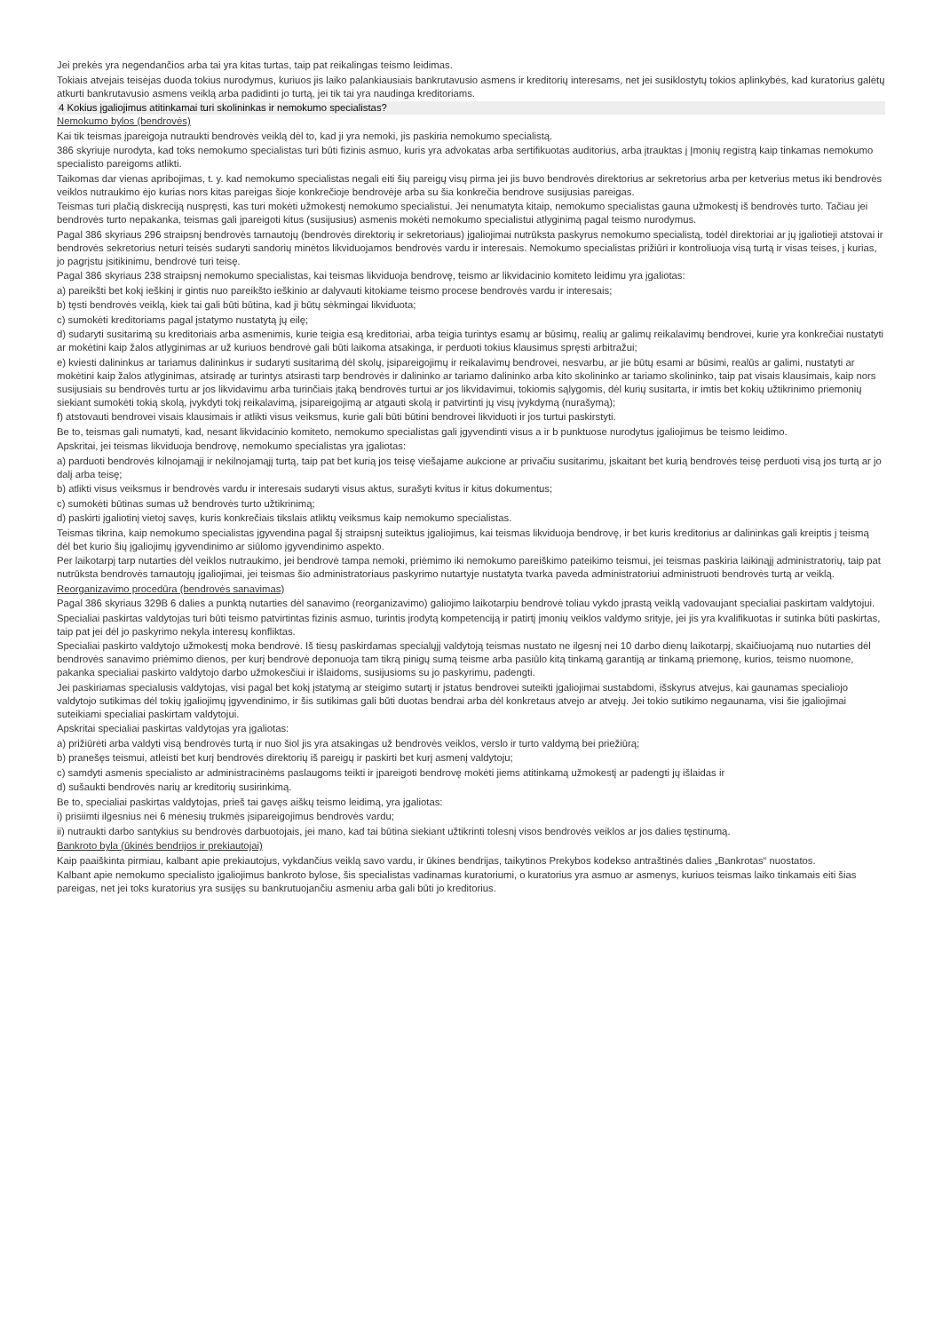Jei prekės yra negendančios arba tai yra kitas turtas, taip pat reikalingas teismo leidimas.
Tokiais atvejais teisėjas duoda tokius nurodymus, kuriuos jis laiko palankiausiais bankrutavusio asmens ir kreditorių interesams, net jei susiklostytų tokios aplinkybės, kad kuratorius galėtų atkurti bankrutavusio asmens veiklą arba padidinti jo turtą, jei tik tai yra naudinga kreditoriams.
4 Kokius įgaliojimus atitinkamai turi skolininkas ir nemokumo specialistas?
Nemokumo bylos (bendrovės)
Kai tik teismas įpareigoja nutraukti bendrovės veiklą dėl to, kad ji yra nemoki, jis paskiria nemokumo specialistą.
386 skyriuje nurodyta, kad toks nemokumo specialistas turi būti fizinis asmuo, kuris yra advokatas arba sertifikuotas auditorius, arba įtrauktas į Įmonių registrą kaip tinkamas nemokumo specialisto pareigoms atlikti.
Taikomas dar vienas apribojimas, t. y. kad nemokumo specialistas negali eiti šių pareigų visų pirma jei jis buvo bendrovės direktorius ar sekretorius arba per ketverius metus iki bendrovės veiklos nutraukimo ėjo kurias nors kitas pareigas šioje konkrečioje bendrovėje arba su šia konkrečia bendrove susijusias pareigas.
Teismas turi plačią diskreciją nuspręsti, kas turi mokėti užmokestį nemokumo specialistui. Jei nenumatyta kitaip, nemokumo specialistas gauna užmokestį iš bendrovės turto. Tačiau jei bendrovės turto nepakanka, teismas gali įpareigoti kitus (susijusius) asmenis mokėti nemokumo specialistui atlyginimą pagal teismo nurodymus.
Pagal 386 skyriaus 296 straipsnį bendrovės tarnautojų (bendrovės direktorių ir sekretoriaus) įgaliojimai nutrūksta paskyrus nemokumo specialistą, todėl direktoriai ar jų įgaliotieji atstovai ir bendrovės sekretorius neturi teisės sudaryti sandorių minėtos likviduojamos bendrovės vardu ir interesais. Nemokumo specialistas prižiūri ir kontroliuoja visą turtą ir visas teises, į kurias, jo pagrįstu įsitikinimu, bendrovė turi teisę.
Pagal 386 skyriaus 238 straipsnį nemokumo specialistas, kai teismas likviduoja bendrovę, teismo ar likvidacinio komiteto leidimu yra įgaliotas:
a) pareikšti bet kokį ieškinį ir gintis nuo pareikšto ieškinio ar dalyvauti kitokiame teismo procese bendrovės vardu ir interesais;
b) tęsti bendrovės veiklą, kiek tai gali būti būtina, kad ji būtų sėkmingai likviduota;
c) sumokėti kreditoriams pagal įstatymo nustatytą jų eilę;
d) sudaryti susitarimą su kreditoriais arba asmenimis, kurie teigia esą kreditoriai, arba teigia turintys esamų ar būsimų, realių ar galimų reikalavimų bendrovei, kurie yra konkrečiai nustatyti ar mokėtini kaip žalos atlyginimas ar už kuriuos bendrovė gali būti laikoma atsakinga, ir perduoti tokius klausimus spręsti arbitražui;
e) kviesti dalininkus ar tariamus dalininkus ir sudaryti susitarimą dėl skolų, įsipareigojimų ir reikalavimų bendrovei, nesvarbu, ar jie būtų esami ar būsimi, realūs ar galimi, nustatyti ar mokėtini kaip žalos atlyginimas, atsiradę ar turintys atsirasti tarp bendrovės ir dalininko ar tariamo dalininko arba kito skolininko ar tariamo skolininko, taip pat visais klausimais, kaip nors susijusiais su bendrovės turtu ar jos likvidavimu arba turinčiais įtaką bendrovės turtui ar jos likvidavimui, tokiomis sąlygomis, dėl kurių susitarta, ir imtis bet kokių užtikrinimo priemonių siekiant sumokėti tokią skolą, įvykdyti tokį reikalavimą, įsipareigojimą ar atgauti skolą ir patvirtinti jų visų įvykdymą (nurašymą);
f) atstovauti bendrovei visais klausimais ir atlikti visus veiksmus, kurie gali būti būtini bendrovei likviduoti ir jos turtui paskirstyti.
Be to, teismas gali numatyti, kad, nesant likvidacinio komiteto, nemokumo specialistas gali įgyvendinti visus a ir b punktuose nurodytus įgaliojimus be teismo leidimo.
Apskritai, jei teismas likviduoja bendrovę, nemokumo specialistas yra įgaliotas:
a) parduoti bendrovės kilnojamąjį ir nekilnojamąjį turtą, taip pat bet kurią jos teisę viešajame aukcione ar privačiu susitarimu, įskaitant bet kurią bendrovės teisę perduoti visą jos turtą ar jo dalį arba teisę;
b) atlikti visus veiksmus ir bendrovės vardu ir interesais sudaryti visus aktus, surašyti kvitus ir kitus dokumentus;
c) sumokėti būtinas sumas už bendrovės turto užtikrinimą;
d) paskirti įgaliotinį vietoj savęs, kuris konkrečiais tikslais atliktų veiksmus kaip nemokumo specialistas.
Teismas tikrina, kaip nemokumo specialistas įgyvendina pagal šį straipsnį suteiktus įgaliojimus, kai teismas likviduoja bendrovę, ir bet kuris kreditorius ar dalininkas gali kreiptis į teismą dėl bet kurio šių įgaliojimų įgyvendinimo ar siūlomo įgyvendinimo aspekto.
Per laikotarpį tarp nutarties dėl veiklos nutraukimo, jei bendrovė tampa nemoki, priėmimo iki nemokumo pareiškimo pateikimo teismui, jei teismas paskiria laikinąjį administratorių, taip pat nutrūksta bendrovės tarnautojų įgaliojimai, jei teismas šio administratoriaus paskyrimo nutartyje nustatyta tvarka paveda administratoriui administruoti bendrovės turtą ar veiklą.
Reorganizavimo procedūra (bendrovės sanavimas)
Pagal 386 skyriaus 329B 6 dalies a punktą nutarties dėl sanavimo (reorganizavimo) galiojimo laikotarpiu bendrovė toliau vykdo įprastą veiklą vadovaujant specialiai paskirtam valdytojui.
Specialiai paskirtas valdytojas turi būti teismo patvirtintas fizinis asmuo, turintis įrodytą kompetenciją ir patirtį įmonių veiklos valdymo srityje, jei jis yra kvalifikuotas ir sutinka būti paskirtas, taip pat jei dėl jo paskyrimo nekyla interesų konfliktas.
Specialiai paskirto valdytojo užmokestį moka bendrovė. Iš tiesų paskirdamas specialųjį valdytoją teismas nustato ne ilgesnį nei 10 darbo dienų laikotarpį, skaičiuojamą nuo nutarties dėl bendrovės sanavimo priėmimo dienos, per kurį bendrovė deponuoja tam tikrą pinigų sumą teisme arba pasiūlo kitą tinkamą garantiją ar tinkamą priemonę, kurios, teismo nuomone, pakanka specialiai paskirto valdytojo darbo užmokesčiui ir išlaidoms, susijusioms su jo paskyrimu, padengti.
Jei paskiriamas specialusis valdytojas, visi pagal bet kokį įstatymą ar steigimo sutartį ir įstatus bendrovei suteikti įgaliojimai sustabdomi, išskyrus atvejus, kai gaunamas specialiojo valdytojo sutikimas dėl tokių įgaliojimų įgyvendinimo, ir šis sutikimas gali būti duotas bendrai arba dėl konkretaus atvejo ar atvejų. Jei tokio sutikimo negaunama, visi šie įgaliojimai suteikiami specialiai paskirtam valdytojui.
Apskritai specialiai paskirtas valdytojas yra įgaliotas:
a) prižiūrėti arba valdyti visą bendrovės turtą ir nuo šiol jis yra atsakingas už bendrovės veiklos, verslo ir turto valdymą bei priežiūrą;
b) pranešęs teismui, atleisti bet kurį bendrovės direktorių iš pareigų ir paskirti bet kurį asmenį valdytoju;
c) samdyti asmenis specialisto ar administracinėms paslaugoms teikti ir įpareigoti bendrovę mokėti jiems atitinkamą užmokestį ar padengti jų išlaidas ir
d) sušaukti bendrovės narių ar kreditorių susirinkimą.
Be to, specialiai paskirtas valdytojas, prieš tai gavęs aiškų teismo leidimą, yra įgaliotas:
i) prisiimti ilgesnius nei 6 mėnesių trukmės įsipareigojimus bendrovės vardu;
ii) nutraukti darbo santykius su bendrovės darbuotojais, jei mano, kad tai būtina siekiant užtikrinti tolesnį visos bendrovės veiklos ar jos dalies tęstinumą.
Bankroto byla (ūkinės bendrijos ir prekiautojai)
Kaip paaiškinta pirmiau, kalbant apie prekiautojus, vykdančius veiklą savo vardu, ir ūkines bendrijas, taikytinos Prekybos kodekso antraštinės dalies „Bankrotas“ nuostatos.
Kalbant apie nemokumo specialisto įgaliojimus bankroto bylose, šis specialistas vadinamas kuratoriumi, o kuratorius yra asmuo ar asmenys, kuriuos teismas laiko tinkamais eiti šias pareigas, net jei toks kuratorius yra susijęs su bankrutuojančiu asmeniu arba gali būti jo kreditorius.